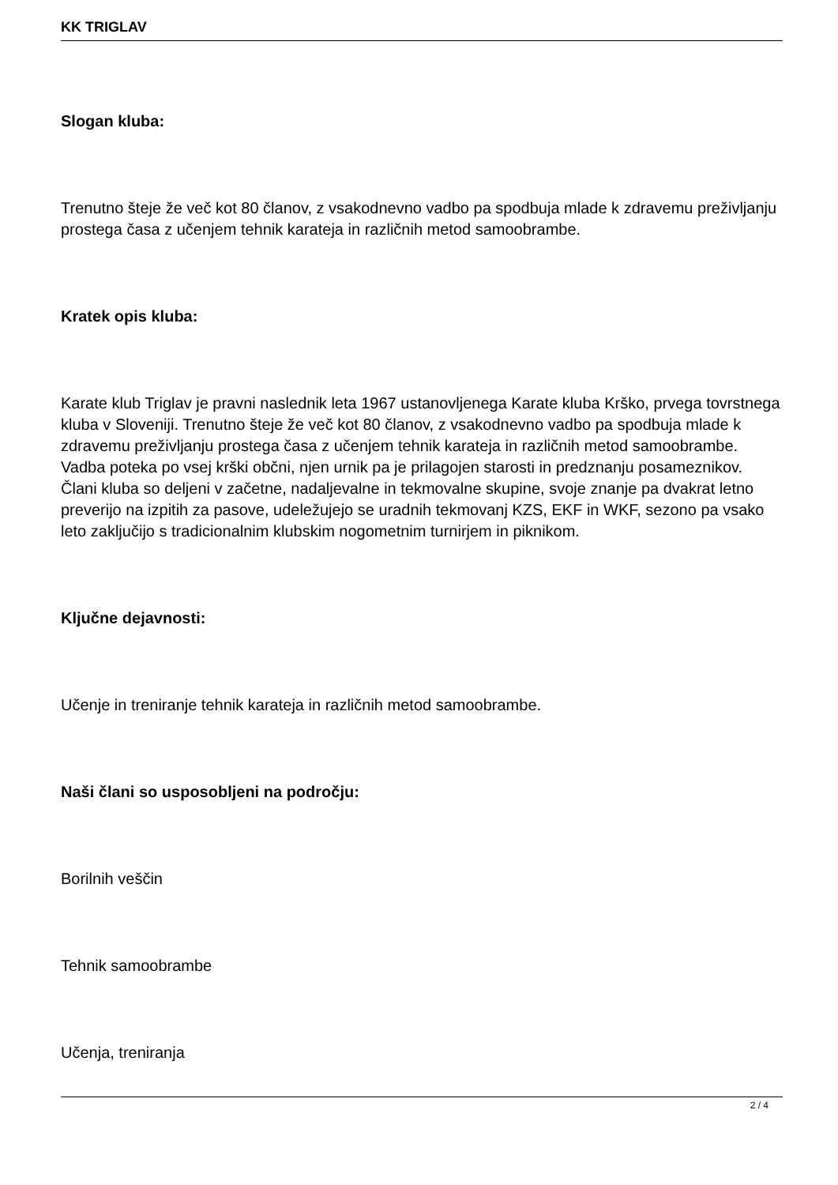KK TRIGLAV
Slogan kluba:
Trenutno šteje že več kot 80 članov, z vsakodnevno vadbo pa spodbuja mlade k zdravemu preživljanju prostega časa z učenjem tehnik karateja in različnih metod samoobrambe.
Kratek opis kluba:
Karate klub Triglav je pravni naslednik leta 1967 ustanovljenega Karate kluba Krško, prvega tovrstnega kluba v Sloveniji. Trenutno šteje že več kot 80 članov, z vsakodnevno vadbo pa spodbuja mlade k zdravemu preživljanju prostega časa z učenjem tehnik karateja in različnih metod samoobrambe. Vadba poteka po vsej krški občni, njen urnik pa je prilagojen starosti in predznanju posameznikov. Člani kluba so deljeni v začetne, nadaljevalne in tekmovalne skupine, svoje znanje pa dvakrat letno preverijo na izpitih za pasove, udeležujejo se uradnih tekmovanj KZS, EKF in WKF, sezono pa vsako leto zaključijo s tradicionalnim klubskim nogometnim turnirjem in piknikom.
Ključne dejavnosti:
Učenje in treniranje tehnik karateja in različnih metod samoobrambe.
Naši člani so usposobljeni na področju:
Borilnih veščin
Tehnik samoobrambe
Učenja, treniranja
2 / 4